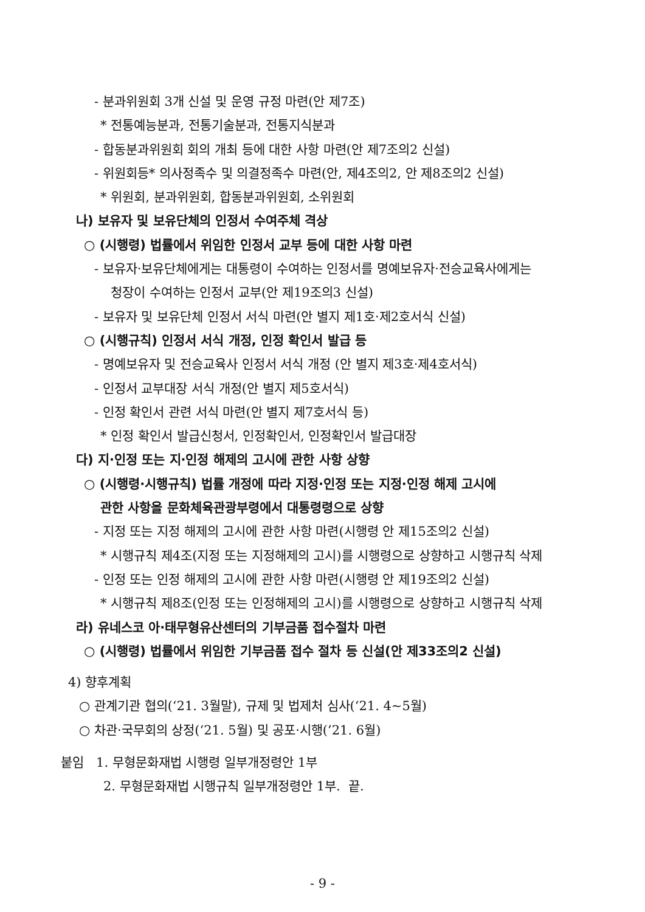- 분과위원회 3개 신설 및 운영 규정 마련(안 제7조)
* 전통예능분과, 전통기술분과, 전통지식분과
- 합동분과위원회 회의 개최 등에 대한 사항 마련(안 제7조의2 신설)
- 위원회등* 의사정족수 및 의결정족수 마련(안, 제4조의2, 안 제8조의2 신설)
* 위원회, 분과위원회, 합동분과위원회, 소위원회
나) 보유자 및 보유단체의 인정서 수여주체 격상
○ (시행령) 법률에서 위임한 인정서 교부 등에 대한 사항 마련
- 보유자·보유단체에게는 대통령이 수여하는 인정서를 명예보유자·전승교육사에게는
청장이 수여하는 인정서 교부(안 제19조의3 신설)
- 보유자 및 보유단체 인정서 서식 마련(안 별지 제1호·제2호서식 신설)
○ (시행규칙) 인정서 서식 개정, 인정 확인서 발급 등
- 명예보유자 및 전승교육사 인정서 서식 개정 (안 별지 제3호·제4호서식)
- 인정서 교부대장 서식 개정(안 별지 제5호서식)
- 인정 확인서 관련 서식 마련(안 별지 제7호서식 등)
* 인정 확인서 발급신청서, 인정확인서, 인정확인서 발급대장
다) 지·인정 또는 지·인정 해제의 고시에 관한 사항 상향
○ (시행령·시행규칙) 법률 개정에 따라 지정·인정 또는 지정·인정 해제 고시에
관한 사항을 문화체육관광부령에서 대통령령으로 상향
- 지정 또는 지정 해제의 고시에 관한 사항 마련(시행령 안 제15조의2 신설)
* 시행규칙 제4조(지정 또는 지정해제의 고시)를 시행령으로 상향하고 시행규칙 삭제
- 인정 또는 인정 해제의 고시에 관한 사항 마련(시행령 안 제19조의2 신설)
* 시행규칙 제8조(인정 또는 인정해제의 고시)를 시행령으로 상향하고 시행규칙 삭제
라) 유네스코 아·태무형유산센터의 기부금품 접수절차 마련
○ (시행령) 법률에서 위임한 기부금품 접수 절차 등 신설(안 제33조의2 신설)
4) 향후계획
○ 관계기관 협의(‘21. 3월말), 규제 및 법제처 심사(‘21. 4~5월)
○ 차관·국무회의 상정(‘21. 5월) 및 공포·시행(’21. 6월)
붙임 1. 무형문화재법 시행령 일부개정령안 1부
2. 무형문화재법 시행규칙 일부개정령안 1부. 끝.
- 9 -